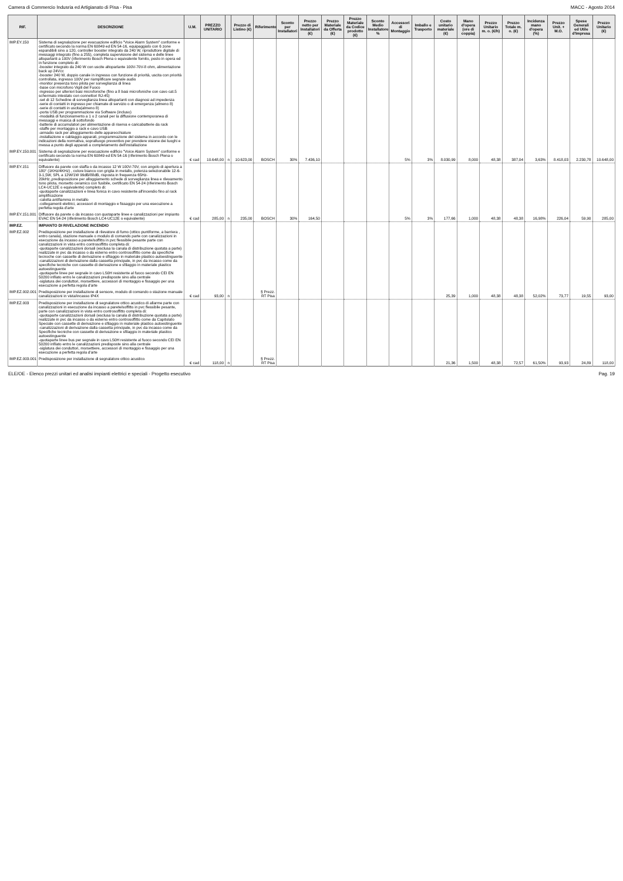Camera di Commercio Indusria ed Artigianato di Pisa - Pisa MACC - Agosto 2014
| RIF. | DESCRIZIONE | U.M. | PREZZO UNITARIO | | Prezzo di Listino (€) | Riferimento | Sconto per Installatori | Prezzo netto per Installatori (€) | Prezzo Materiale da Offerta (€) | Prezzo Materiale da Codice prodotto (€) | Sconto Medio Installatore % | Accessori di Montaggio | Imballo e Trasporto | Costo unitario materiale (€) | Mano d'opera (ore di coppia) | Prezzo Unitario m. o. (€/h) | Prezzo Totale m. o. (€) | Incidenza mano d'opera (%) | Prezzo Unit. + M.O. | Spese Generali ed Utile d'Impresa | Prezzo Unitario (€) |
| --- | --- | --- | --- | --- | --- | --- | --- | --- | --- | --- | --- | --- | --- | --- | --- | --- | --- | --- | --- | --- | --- |
| IMP.EY.150 | Sistema di segnalazione per evacuazione edificio "Voice Alarm System" conforme e certificato secondo la norma EN 60849 ed EN 54-16, equipaggiato con 6 zone espandibili sino a 120, controller booster integrato da 240 W, riproduttore digitale di messaggi integrato (fino a 255), completa supervisione del sistema e delle linee altoparlanti a 100V (riferimento Bosch Plena o equivalente fornito, posto in opera ed in funzione completo di: -booster integrato da 240 W con uscite altoparlante 100V-70V-8 ohm, alimentazione back up 24Vcc -booster 240 W, doppio canale in ingresso con funzione di priorità, uscita con priorità controllata, ingresso 100V per riamplificare segnale audio -monitor presenza tono pilota per sorveglianza di linea -base con microfono Vigili del Fuoco -ingresso per ulteriori basi microfoniche (fino a 8 basi microfoniche con cavo cat.5 schermato intestato con connettori RJ-45) -set di 12 Schedine di sorveglianza linea altoparlanti con diagnosi ad impedenza -serie di contatti in ingresso per chiamate di servizio o di emergenza (almeno 8) -serie di contatti in uscita(almeno 8) -porta USB per programmazione via Software (incluso) -modalità di funzionamento a 1 o 2 canali per la diffusione contemporanea di messaggi e musica di sottofondo -batterie di accumulatori per alimentazione di riserva e caricabatterie da rack -staffe per montaggio a rack e cavo USB -armadio rack per alloggiamento delle apparecchiature -installazione e cablaggio apparati, programmazione del sistema in accordo con le indicazioni della normativa, sopralluogo preventivo per prendere visione dei luoghi e messa a punto degli apparati a completamento dell'installazione | | | | | | | | | | | | | | | | | | | | |
| IMP.EY.150.001 | Sistema di segnalazione per evacuazione edificio "Voice Alarm System" conforme e certificato secondo la norma EN 60849 ed EN 54-16 (riferimento Bosch Plena o equivalente) | € cad | 10.648,00 | n | 10.623,00 | BOSCH | 30% | 7.436,10 | | | | 5% | 3% | 8.030,99 | 8,000 | 48,38 | 387,04 | 3,63% | 8.418,03 | 2.230,78 | 10.648,00 |
| IMP.EY.151 | Diffusore da parete con staffa o da incasso 12 W 100V-70V, con angolo di apertura a 180° (1KHz/4KHz) , colore bianco con griglia in metallo, potenza selezionabile 12-6-3-1,5W, SPL a 12W/1W 99dB/88dB, risposta in frequenza 65Hz-20kHz.,predisposizione per alloggiamento schede di sorveglianza linea e rilevamento tono pilota, morsetto ceramico con fusibile, certificato EN 54-24 (riferimento Bosch LC4-UC12E o equivalente) completo di: -quotaparte canalizzazioni e linea fonica in cavo resistente all'incendio fino al rack amplificazione -calotta antifiamma in metallo -collegamenti elettrici, accessori di montaggio e fissaggio per una esecuzione a perfetta regola d'arte | | | | | | | | | | | | | | | | | | | | |
| IMP.EY.151.001 | Diffusore da parete o da incasso con quotaparte linee e canalizzazioni per impianto EVAC EN 54-24 (riferimento Bosch LC4-UC12E o equivalente) | € cad | 285,00 | n | 235,00 | BOSCH | 30% | 164,50 | | | | 5% | 3% | 177,66 | 1,000 | 48,38 | 48,38 | 16,98% | 226,04 | 59,90 | 285,00 |
| IMP.EZ. | IMPIANTO DI RIVELAZIONE INCENDIO | | | | | | | | | | | | | | | | | | | | |
| IMP.EZ.002 | Predisposizione per installazione di rilevatore di fumo (ottico puntiforme, a barriera , entro canala), stazione manuale o modulo di comando parte con canalizzazioni in esecuzione da incasso a parete/soffitto in pvc flessibile pesante parte con canalizzazioni in vista entro controsoffitto completa di: -quotaparte canalizzazioni dorsali (esclusa la canala di distribuzione quotata a parte) realizzate in pvc da incasso o da esterno entro controsoffitto come da specifiche tecnoche con cassette di derivazione e sfilaggio in materiale plastico autoestinguente -canalizzazioni di derivazione dalla cassetta principale, in pvc da incasso come da specifiche tecniche con cassette di derivazione e sfilaggio in materiale plastico autoestinguente -quotaparte linee per segnale in cavo LS0H resistente al fuoco secondo CEI EN 50200 infilato entro le canalizzazioni predisposte sino alla centrale -siglatura dei conduttori, morsettiere, accessori di montaggio e fissaggio per una esecuzione a perfetta regola d'arte | | | | | | | | | | | | | | | | | | | | |
| IMP.EZ.002.001 | Predisposizione per installazione di sensore, modulo di comando o stazione manuale canalizzazioni in vista/incasso IP4X | € cad | 93,00 | n | | § Prezz. RT Pisa | | | | | | | | 25,39 | 1,000 | 48,38 | 48,38 | 52,02% | 73,77 | 19,55 | 93,00 |
| IMP.EZ.003 | Predisposizione per installazione di segnalatore ottico acustico di allarme parte con canalizzazioni in esecuzione da incasso a parete/soffitto in pvc flessibile pesante, parte con canalizzazioni in vista entro controsoffitto completa di: -quotaparte canalizzazioni dorsali (esclusa la canala di distribuzione quotata a parte) realizzate in pvc da incasso o da esterno entro controsoffitto come da Capitolato Speciale con cassette di derivazione e sfilaggio in materiale plastico autoestinguente -canalizzazioni di derivazione dalla cassetta principale, in pvc da incasso come da Specifiche tecniche con cassette di derivazione e sfilaggio in materiale plastico autoestinguente -quotaparte linee bus per segnale in cavo LS0H resistente al fuoco secondo CEI EN 50200 infilato entro le canalizzazioni predisposte sino alla centrale -siglatura dei conduttori, morsettiere, accessori di montaggio e fissaggio per una esecuzione a perfetta regola d'arte | | | | | | | | | | | | | | | | | | | | |
| IMP.EZ.003.001 | Predisposizione per installazione di segnalatore ottico acustico | € cad | 118,00 | n | | § Prezz. RT Pisa | | | | | | | | 21,36 | 1,500 | 48,38 | 72,57 | 61,50% | 93,93 | 24,89 | 118,00 |
ELE/OE - Elenco prezzi unitari ed analisi impianti elettrici e speciali - Progetto esecutivo Pag. 19